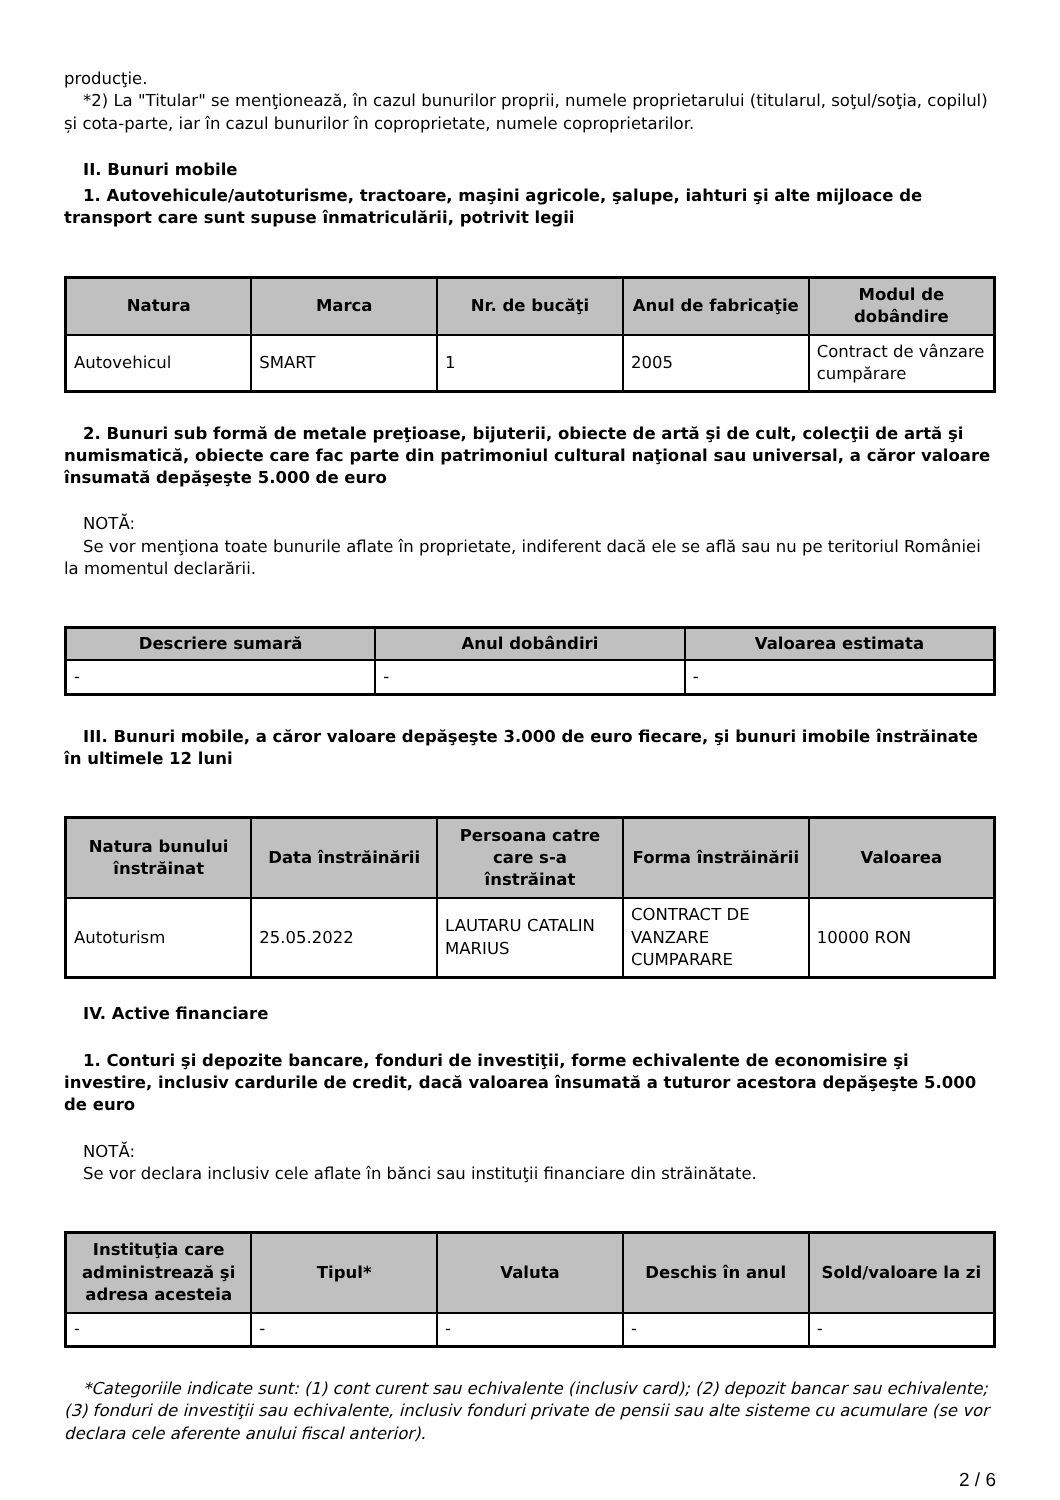producţie.
*2) La "Titular" se menţionează, în cazul bunurilor proprii, numele proprietarului (titularul, soţul/soţia, copilul) și cota-parte, iar în cazul bunurilor în coproprietate, numele coproprietarilor.
II. Bunuri mobile
1. Autovehicule/autoturisme, tractoare, maşini agricole, şalupe, iahturi şi alte mijloace de transport care sunt supuse înmatriculării, potrivit legii
| Natura | Marca | Nr. de bucăţi | Anul de fabricaţie | Modul de dobândire |
| --- | --- | --- | --- | --- |
| Autovehicul | SMART | 1 | 2005 | Contract de vânzare cumpărare |
2. Bunuri sub formă de metale preţioase, bijuterii, obiecte de artă şi de cult, colecţii de artă şi numismatică, obiecte care fac parte din patrimoniul cultural naţional sau universal, a căror valoare însumată depăşeşte 5.000 de euro
NOTĂ:
Se vor menţiona toate bunurile aflate în proprietate, indiferent dacă ele se află sau nu pe teritoriul României la momentul declarării.
| Descriere sumară | Anul dobândiri | Valoarea estimata |
| --- | --- | --- |
| - | - | - |
III. Bunuri mobile, a căror valoare depăşeşte 3.000 de euro fiecare, şi bunuri imobile înstrăinate în ultimele 12 luni
| Natura bunului înstrăinat | Data înstrăinării | Persoana catre care s-a înstrăinat | Forma înstrăinării | Valoarea |
| --- | --- | --- | --- | --- |
| Autoturism | 25.05.2022 | LAUTARU CATALIN MARIUS | CONTRACT DE VANZARE CUMPARARE | 10000 RON |
IV. Active financiare
1. Conturi şi depozite bancare, fonduri de investiţii, forme echivalente de economisire şi investire, inclusiv cardurile de credit, dacă valoarea însumată a tuturor acestora depăşeşte 5.000 de euro
NOTĂ:
Se vor declara inclusiv cele aflate în bănci sau instituţii financiare din străinătate.
| Instituţia care administrează şi adresa acesteia | Tipul* | Valuta | Deschis în anul | Sold/valoare la zi |
| --- | --- | --- | --- | --- |
| - | - | - | - | - |
*Categoriile indicate sunt: (1) cont curent sau echivalente (inclusiv card); (2) depozit bancar sau echivalente; (3) fonduri de investiţii sau echivalente, inclusiv fonduri private de pensii sau alte sisteme cu acumulare (se vor declara cele aferente anului fiscal anterior).
2 / 6